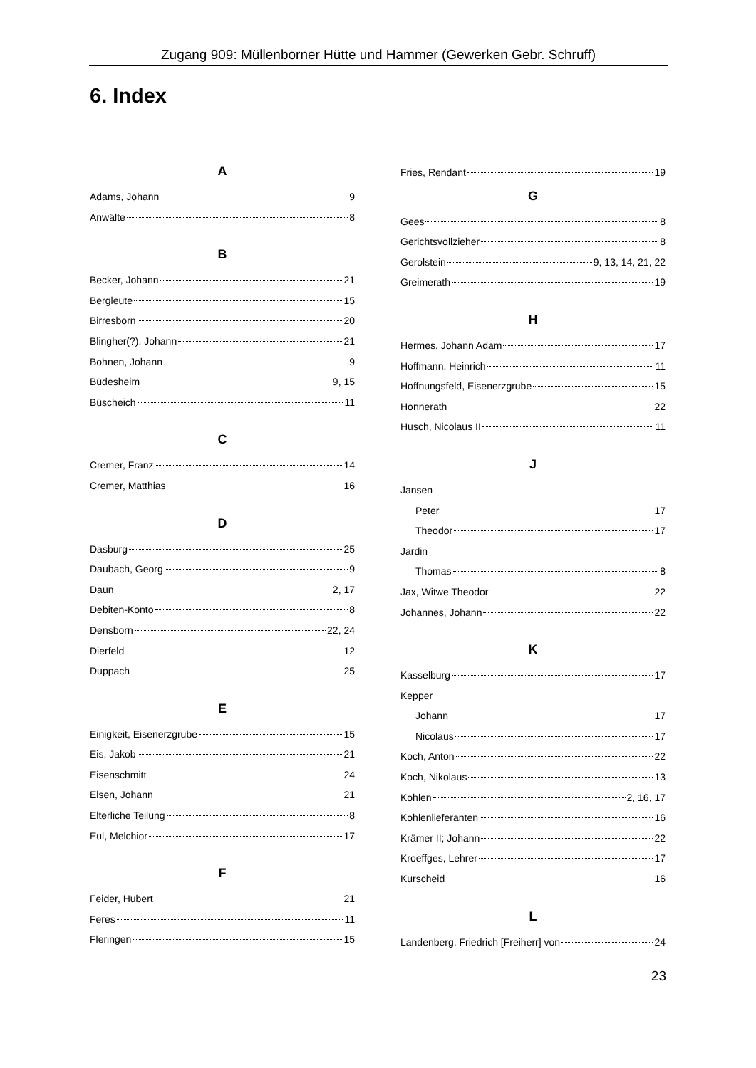Zugang 909: Müllenborner Hütte und Hammer (Gewerken Gebr. Schruff)
6. Index
A
Adams, Johann 9
Anwälte 8
B
Becker, Johann 21
Bergleute 15
Birresborn 20
Blingher(?), Johann 21
Bohnen, Johann 9
Büdesheim 9, 15
Büscheich 11
C
Cremer, Franz 14
Cremer, Matthias 16
D
Dasburg 25
Daubach, Georg 9
Daun 2, 17
Debiten-Konto 8
Densborn 22, 24
Dierfeld 12
Duppach 25
E
Einigkeit, Eisenerzgrube 15
Eis, Jakob 21
Eisenschmitt 24
Elsen, Johann 21
Elterliche Teilung 8
Eul, Melchior 17
F
Feider, Hubert 21
Feres 11
Fleringen 15
Fries, Rendant 19
G
Gees 8
Gerichtsvollzieher 8
Gerolstein 9, 13, 14, 21, 22
Greimerath 19
H
Hermes, Johann Adam 17
Hoffmann, Heinrich 11
Hoffnungsfeld, Eisenerzgrube 15
Honnerath 22
Husch, Nicolaus II 11
J
Jansen
Peter 17
Theodor 17
Jardin
Thomas 8
Jax, Witwe Theodor 22
Johannes, Johann 22
K
Kasselburg 17
Kepper
Johann 17
Nicolaus 17
Koch, Anton 22
Koch, Nikolaus 13
Kohlen 2, 16, 17
Kohlenlieferanten 16
Krämer II; Johann 22
Kroeffges, Lehrer 17
Kurscheid 16
L
Landenberg, Friedrich [Freiherr] von 24
23